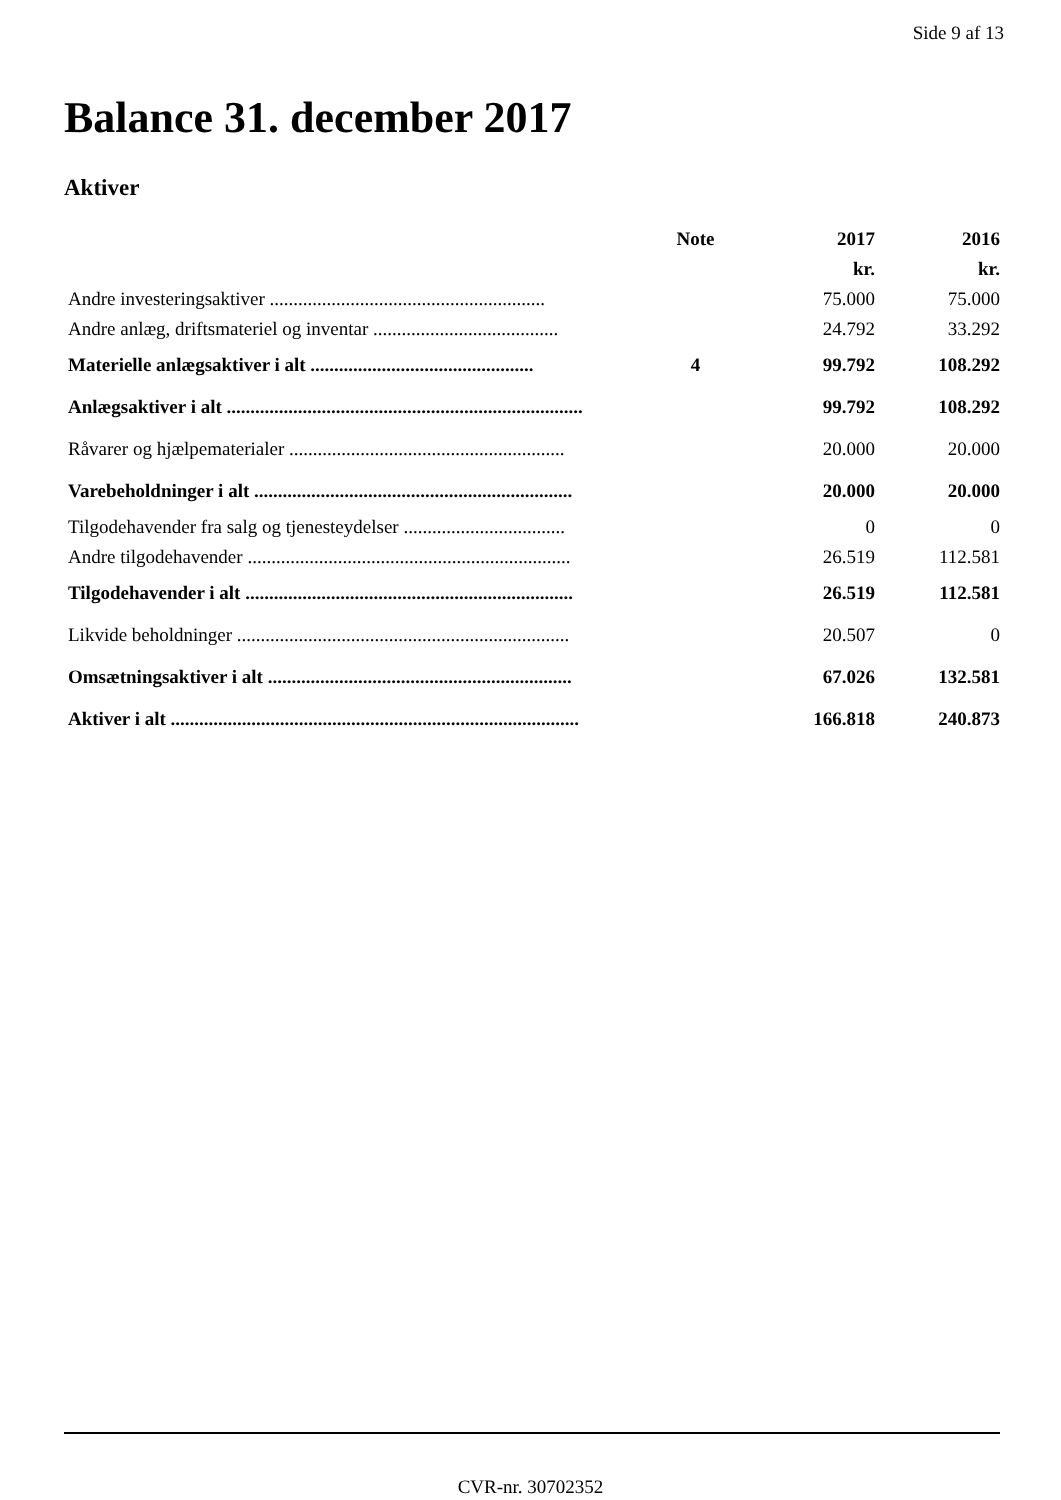Side 9 af 13
Balance 31. december 2017
Aktiver
| | Note | 2017 | 2016 |
| --- | --- | --- | --- |
| | | kr. | kr. |
| Andre investeringsaktiver .......................................................... | | 75.000 | 75.000 |
| Andre anlæg, driftsmateriel og inventar ....................................... | | 24.792 | 33.292 |
| Materielle anlægsaktiver i alt ............................................... | 4 | 99.792 | 108.292 |
| Anlægsaktiver i alt ........................................................................... | | 99.792 | 108.292 |
| Råvarer og hjælpematerialer .......................................................... | | 20.000 | 20.000 |
| Varebeholdninger i alt ................................................................... | | 20.000 | 20.000 |
| Tilgodehavender fra salg og tjenesteydelser .................................. | | 0 | 0 |
| Andre tilgodehavender .................................................................... | | 26.519 | 112.581 |
| Tilgodehavender i alt ..................................................................... | | 26.519 | 112.581 |
| Likvide beholdninger ...................................................................... | | 20.507 | 0 |
| Omsætningsaktiver i alt ................................................................ | | 67.026 | 132.581 |
| Aktiver i alt ...................................................................................... | | 166.818 | 240.873 |
CVR-nr. 30702352